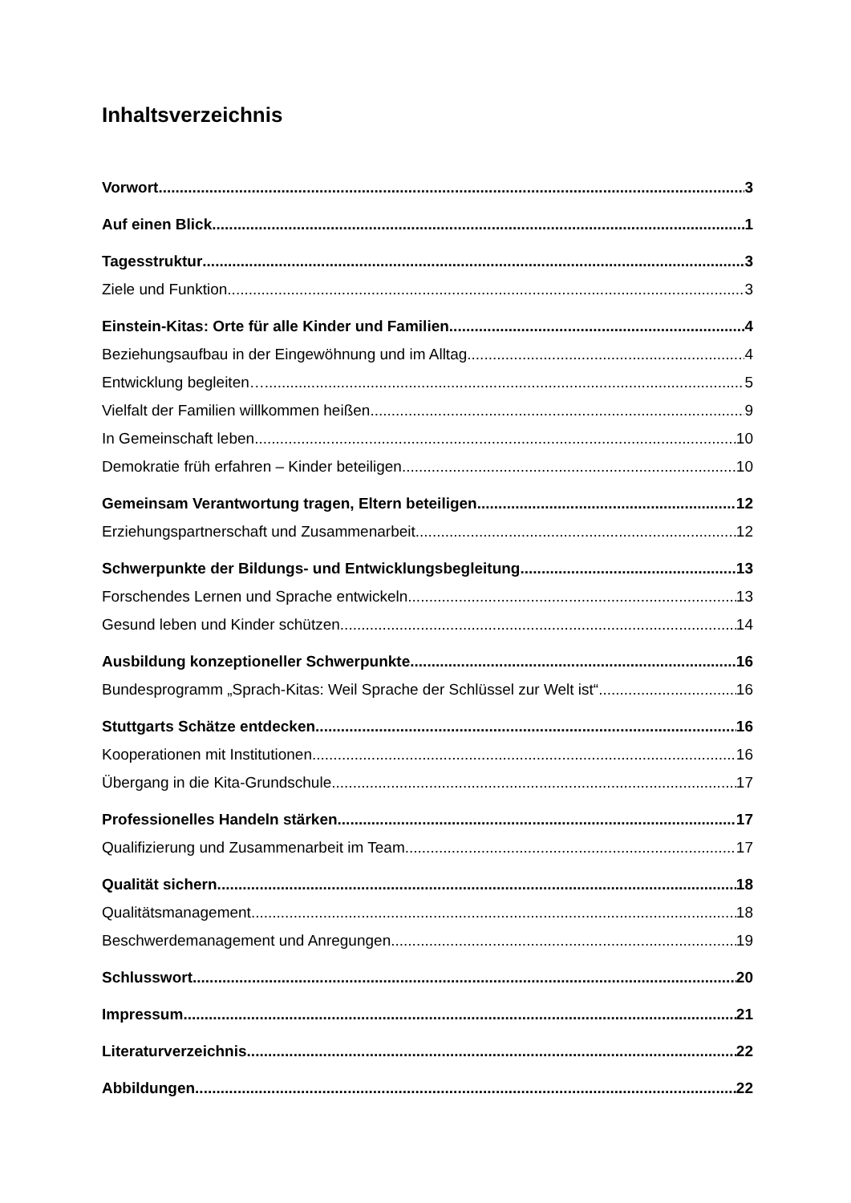Inhaltsverzeichnis
Vorwort 3
Auf einen Blick 1
Tagesstruktur 3
Ziele und Funktion 3
Einstein-Kitas: Orte für alle Kinder und Familien 4
Beziehungsaufbau in der Eingewöhnung und im Alltag 4
Entwicklung begleiten… 5
Vielfalt der Familien willkommen heißen 9
In Gemeinschaft leben 10
Demokratie früh erfahren – Kinder beteiligen 10
Gemeinsam Verantwortung tragen, Eltern beteiligen 12
Erziehungspartnerschaft und Zusammenarbeit 12
Schwerpunkte der Bildungs- und Entwicklungsbegleitung 13
Forschendes Lernen und Sprache entwickeln 13
Gesund leben und Kinder schützen 14
Ausbildung konzeptioneller Schwerpunkte 16
Bundesprogramm „Sprach-Kitas: Weil Sprache der Schlüssel zur Welt ist“ 16
Stuttgarts Schätze entdecken 16
Kooperationen mit Institutionen 16
Übergang in die Kita-Grundschule 17
Professionelles Handeln stärken 17
Qualifizierung und Zusammenarbeit im Team 17
Qualität sichern 18
Qualitätsmanagement 18
Beschwerdemanagement und Anregungen 19
Schlusswort 20
Impressum 21
Literaturverzeichnis 22
Abbildungen 22